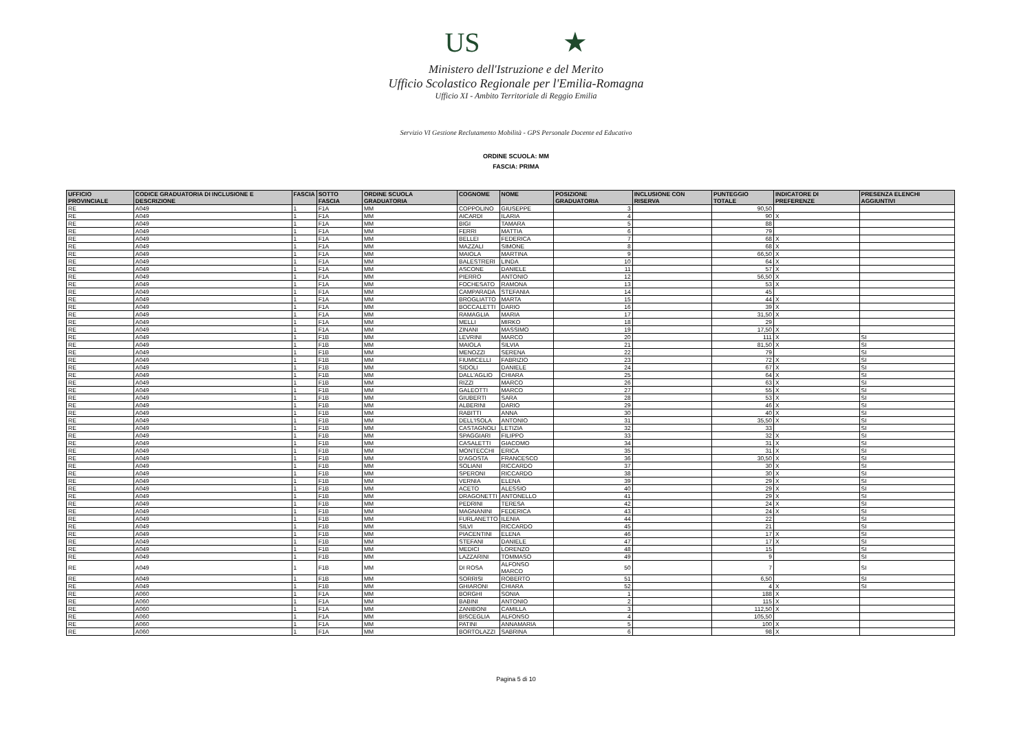US ★
Ministero dell'Istruzione e del Merito
Ufficio Scolastico Regionale per l'Emilia-Romagna
Ufficio XI - Ambito Territoriale di Reggio Emilia
Servizio VI Gestione Reclutamento Mobilità - GPS Personale Docente ed Educativo
ORDINE SCUOLA: MM
FASCIA: PRIMA
| UFFICIO PROVINCIALE | CODICE GRADUATORIA DI INCLUSIONE E DESCRIZIONE | FASCIA | SOTTO FASCIA | ORDINE SCUOLA GRADUATORIA | COGNOME | NOME | POSIZIONE GRADUATORIA | INCLUSIONE CON RISERVA | PUNTEGGIO TOTALE | INDICATORE DI PREFERENZE | PRESENZA ELENCHI AGGIUNTIVI |
| --- | --- | --- | --- | --- | --- | --- | --- | --- | --- | --- | --- |
| RE | A049 | 1 | F1A | MM | COPPOLINO | GIUSEPPE | 3 | | 90,50 | | |
| RE | A049 | 1 | F1A | MM | AICARDI | ILARIA | 4 | | 90 | X | |
| RE | A049 | 1 | F1A | MM | BIGI | TAMARA | 5 | | 88 | | |
| RE | A049 | 1 | F1A | MM | FERRI | MATTIA | 6 | | 79 | | |
| RE | A049 | 1 | F1A | MM | BELLEI | FEDERICA | 7 | | 68 | X | |
| RE | A049 | 1 | F1A | MM | MAZZALI | SIMONE | 8 | | 68 | X | |
| RE | A049 | 1 | F1A | MM | MAIOLA | MARTINA | 9 | | 66,50 | X | |
| RE | A049 | 1 | F1A | MM | BALESTRERI | LINDA | 10 | | 64 | X | |
| RE | A049 | 1 | F1A | MM | ASCONE | DANIELE | 11 | | 57 | X | |
| RE | A049 | 1 | F1A | MM | PIERRO | ANTONIO | 12 | | 56,50 | X | |
| RE | A049 | 1 | F1A | MM | FOCHESATO | RAMONA | 13 | | 53 | X | |
| RE | A049 | 1 | F1A | MM | CAMPARADA | STEFANIA | 14 | | 45 | | |
| RE | A049 | 1 | F1A | MM | BROGLIATTO | MARTA | 15 | | 44 | X | |
| RE | A049 | 1 | F1A | MM | BOCCALETTI | DARIO | 16 | | 39 | X | |
| RE | A049 | 1 | F1A | MM | RAMAGLIA | MARIA | 17 | | 31,50 | X | |
| RE | A049 | 1 | F1A | MM | MELLI | MIRKO | 18 | | 29 | | |
| RE | A049 | 1 | F1A | MM | ZINANI | MASSIMO | 19 | | 17,50 | X | |
| RE | A049 | 1 | F1B | MM | LEVRINI | MARCO | 20 | | 111 | X | SI |
| RE | A049 | 1 | F1B | MM | MAIOLA | SILVIA | 21 | | 81,50 | X | SI |
| RE | A049 | 1 | F1B | MM | MENOZZI | SERENA | 22 | | 79 | | SI |
| RE | A049 | 1 | F1B | MM | FIUMICELLI | FABRIZIO | 23 | | 72 | X | SI |
| RE | A049 | 1 | F1B | MM | SIDOLI | DANIELE | 24 | | 67 | X | SI |
| RE | A049 | 1 | F1B | MM | DALL'AGLIO | CHIARA | 25 | | 64 | X | SI |
| RE | A049 | 1 | F1B | MM | RIZZI | MARCO | 26 | | 63 | X | SI |
| RE | A049 | 1 | F1B | MM | GALEOTTI | MARCO | 27 | | 55 | X | SI |
| RE | A049 | 1 | F1B | MM | GIUBERTI | SARA | 28 | | 53 | X | SI |
| RE | A049 | 1 | F1B | MM | ALBERINI | DARIO | 29 | | 46 | X | SI |
| RE | A049 | 1 | F1B | MM | RABITTI | ANNA | 30 | | 40 | X | SI |
| RE | A049 | 1 | F1B | MM | DELL'ISOLA | ANTONIO | 31 | | 35,50 | X | SI |
| RE | A049 | 1 | F1B | MM | CASTAGNOLI | LETIZIA | 32 | | 33 | | SI |
| RE | A049 | 1 | F1B | MM | SPAGGIARI | FILIPPO | 33 | | 32 | X | SI |
| RE | A049 | 1 | F1B | MM | CASALETTI | GIACOMO | 34 | | 31 | X | SI |
| RE | A049 | 1 | F1B | MM | MONTECCHI | ERICA | 35 | | 31 | X | SI |
| RE | A049 | 1 | F1B | MM | D'AGOSTA | FRANCESCO | 36 | | 30,50 | X | SI |
| RE | A049 | 1 | F1B | MM | SOLIANI | RICCARDO | 37 | | 30 | X | SI |
| RE | A049 | 1 | F1B | MM | SPERONI | RICCARDO | 38 | | 30 | X | SI |
| RE | A049 | 1 | F1B | MM | VERNIA | ELENA | 39 | | 29 | X | SI |
| RE | A049 | 1 | F1B | MM | ACETO | ALESSIO | 40 | | 29 | X | SI |
| RE | A049 | 1 | F1B | MM | DRAGONETTI | ANTONELLO | 41 | | 29 | X | SI |
| RE | A049 | 1 | F1B | MM | PEDRINI | TERESA | 42 | | 24 | X | SI |
| RE | A049 | 1 | F1B | MM | MAGNANINI | FEDERICA | 43 | | 24 | X | SI |
| RE | A049 | 1 | F1B | MM | FURLANETTO | ILENIA | 44 | | 22 | | SI |
| RE | A049 | 1 | F1B | MM | SILVI | RICCARDO | 45 | | 21 | | SI |
| RE | A049 | 1 | F1B | MM | PIACENTINI | ELENA | 46 | | 17 | X | SI |
| RE | A049 | 1 | F1B | MM | STEFANI | DANIELE | 47 | | 17 | X | SI |
| RE | A049 | 1 | F1B | MM | MEDICI | LORENZO | 48 | | 15 | | SI |
| RE | A049 | 1 | F1B | MM | LAZZARINI | TOMMASO | 49 | | 9 | | SI |
| RE | A049 | 1 | F1B | MM | DI ROSA | ALFONSO MARCO | 50 | | 7 | | SI |
| RE | A049 | 1 | F1B | MM | SORRISI | ROBERTO | 51 | | 6,50 | | SI |
| RE | A049 | 1 | F1B | MM | GHIARONI | CHIARA | 52 | | 4 | X | SI |
| RE | A060 | 1 | F1A | MM | BORGHI | SONIA | 1 | | 188 | X | |
| RE | A060 | 1 | F1A | MM | BABINI | ANTONIO | 2 | | 115 | X | |
| RE | A060 | 1 | F1A | MM | ZANIBONI | CAMILLA | 3 | | 112,50 | X | |
| RE | A060 | 1 | F1A | MM | BISCEGLIA | ALFONSO | 4 | | 105,50 | | |
| RE | A060 | 1 | F1A | MM | PATINI | ANNAMARIA | 5 | | 100 | X | |
| RE | A060 | 1 | F1A | MM | BORTOLAZZI | SABRINA | 6 | | 98 | X | |
Pagina 5 di 10